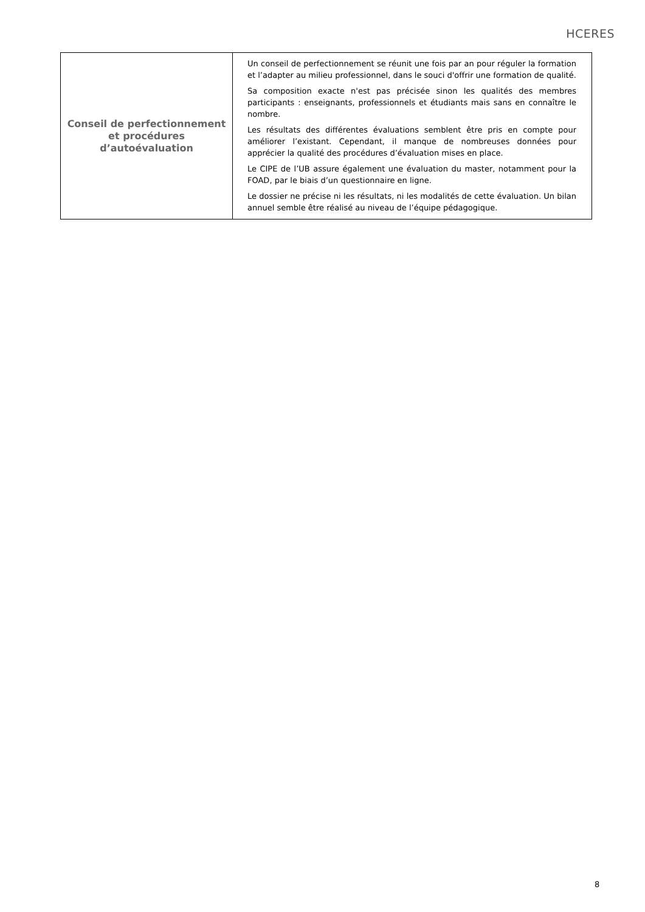HCERES
| Conseil de perfectionnement et procédures d’autoévaluation | Un conseil de perfectionnement se réunit une fois par an pour réguler la formation et l’adapter au milieu professionnel, dans le souci d'offrir une formation de qualité. Sa composition exacte n'est pas précisée sinon les qualités des membres participants : enseignants, professionnels et étudiants mais sans en connaître le nombre. Les résultats des différentes évaluations semblent être pris en compte pour améliorer l’existant. Cependant, il manque de nombreuses données pour apprécier la qualité des procédures d’évaluation mises en place. Le CIPE de l’UB assure également une évaluation du master, notamment pour la FOAD, par le biais d’un questionnaire en ligne. Le dossier ne précise ni les résultats, ni les modalités de cette évaluation. Un bilan annuel semble être réalisé au niveau de l’équipe pédagogique. |
8